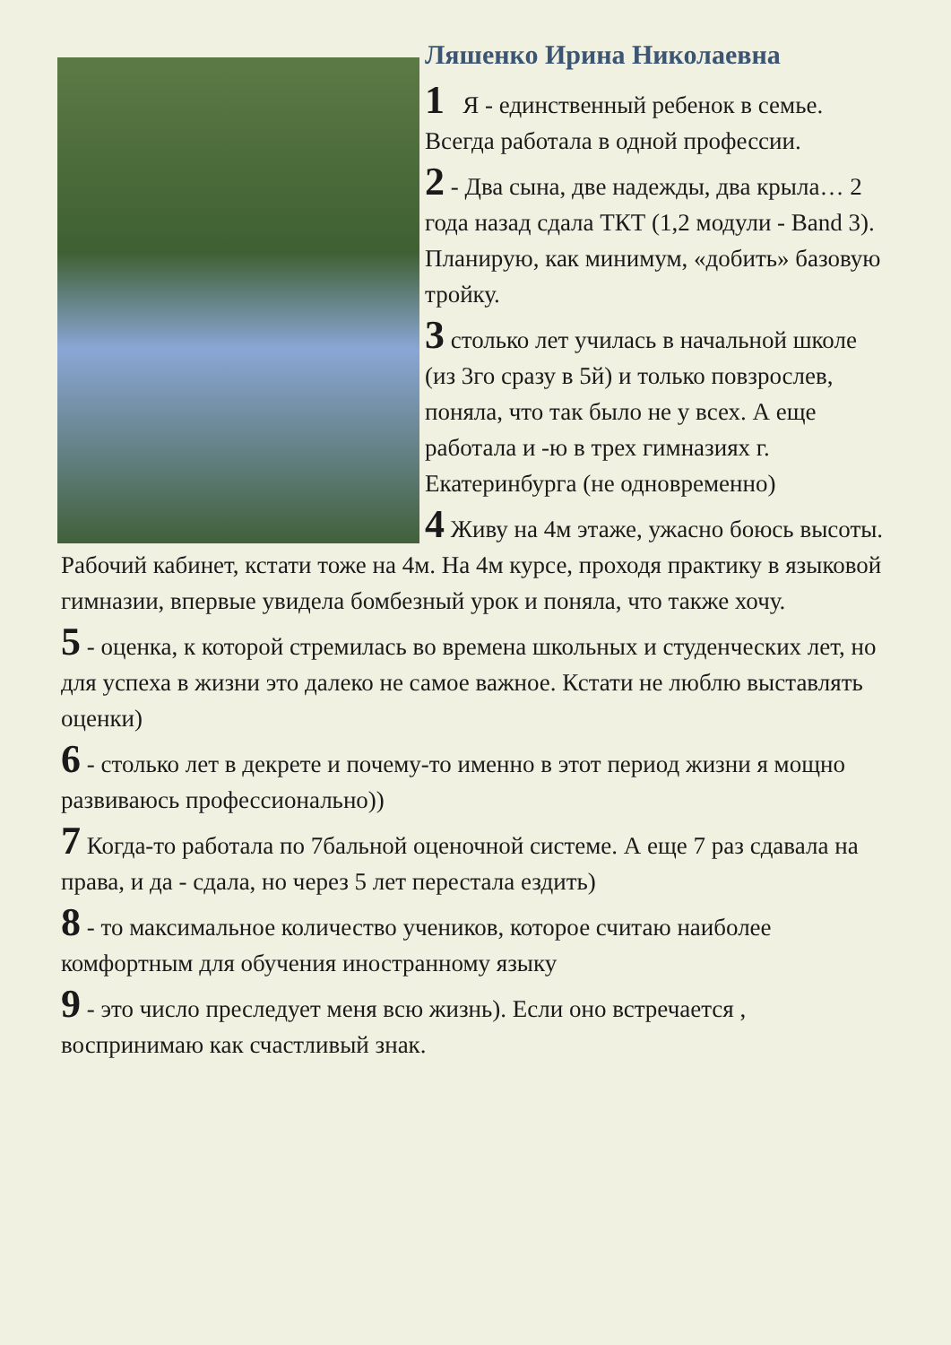Ляшенко Ирина Николаевна
1 Я - единственный ребенок в семье. Всегда работала в одной профессии.
2 - Два сына, две надежды, два крыла… 2 года назад сдала ТКТ (1,2 модули - Band 3). Планирую, как минимум, «добить» базовую тройку.
3 столько лет училась в начальной школе (из 3го сразу в 5й) и только повзрослев, поняла, что так было не у всех. А еще работала и -ю в трех гимназиях г. Екатеринбурга (не одновременно)
4 Живу на 4м этаже, ужасно боюсь высоты. Рабочий кабинет, кстати тоже на 4м. На 4м курсе, проходя практику в языковой гимназии, впервые увидела бомбезный урок и поняла, что также хочу.
5 - оценка, к которой стремилась во времена школьных и студенческих лет, но для успеха в жизни это далеко не самое важное. Кстати не люблю выставлять оценки)
6 - столько лет в декрете и почему-то именно в этот период жизни я мощно развиваюсь профессионально))
7 Когда-то работала по 7бальной оценочной системе. А еще 7 раз сдавала на права, и да - сдала, но через 5 лет перестала ездить)
8 - то максимальное количество учеников, которое считаю наиболее комфортным для обучения иностранному языку
9 - это число преследует меня всю жизнь). Если оно встречается , воспринимаю как счастливый знак.